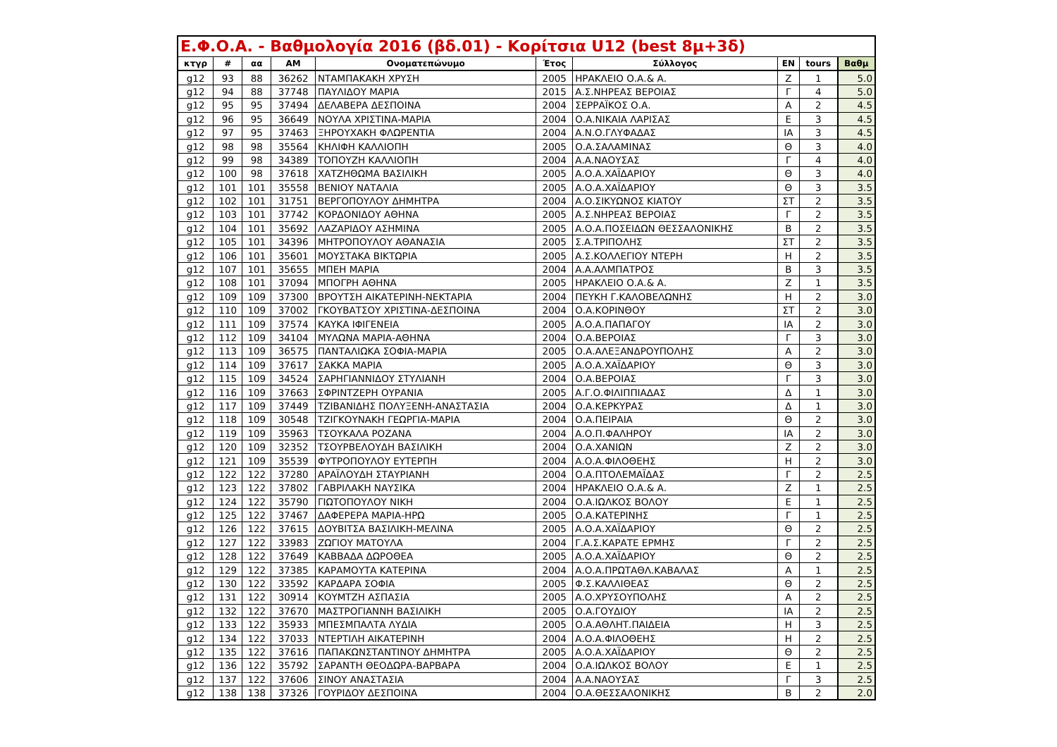| Ε.Φ.Ο.Α. - Βαθμολογία 2016 (βδ.01) - Κορίτσια U12 (best 8μ+3δ) | | | | | | | | | |
| --- | --- | --- | --- | --- | --- | --- | --- | --- | --- |
| κτγρ | # | αα | AM | Ονοματεπώνυμο | Έτος | Σύλλογος | ΕΝ | tours | Βαθμ |
| g12 | 93 | 88 | 36262 | ΝΤΑΜΠΑΚΑΚΗ ΧΡΥΣΗ | 2005 | ΗΡΑΚΛΕΙΟ Ο.Α.& Α. | Ζ | 1 | 5.0 |
| g12 | 94 | 88 | 37748 | ΠΑΥΛΙΔΟΥ ΜΑΡΙΑ | 2015 | Α.Σ.ΝΗΡΕΑΣ ΒΕΡΟΙΑΣ | Γ | 4 | 5.0 |
| g12 | 95 | 95 | 37494 | ΔΕΛΑΒΕΡΑ ΔΕΣΠΟΙΝΑ | 2004 | ΣΕΡΡΑΪΚΟΣ Ο.Α. | Α | 2 | 4.5 |
| g12 | 96 | 95 | 36649 | ΝΟΥΛΑ ΧΡΙΣΤΙΝΑ-ΜΑΡΙΑ | 2004 | Ο.Α.ΝΙΚΑΙΑ ΛΑΡΙΣΑΣ | Ε | 3 | 4.5 |
| g12 | 97 | 95 | 37463 | ΞΗΡΟΥΧΑΚΗ ΦΛΩΡΕΝΤΙΑ | 2004 | Α.Ν.Ο.ΓΛΥΦΑΔΑΣ | ΙΑ | 3 | 4.5 |
| g12 | 98 | 98 | 35564 | ΚΗΛΙΦΗ ΚΑΛΛΙΟΠΗ | 2005 | Ο.Α.ΣΑΛΑΜΙΝΑΣ | Θ | 3 | 4.0 |
| g12 | 99 | 98 | 34389 | ΤΟΠΟΥΖΗ ΚΑΛΛΙΟΠΗ | 2004 | Α.Α.ΝΑΟΥΣΑΣ | Γ | 4 | 4.0 |
| g12 | 100 | 98 | 37618 | ΧΑΤΖΗΘΩΜΑ ΒΑΣΙΛΙΚΗ | 2005 | Α.Ο.Α.ΧΑΪΔΑΡΙΟΥ | Θ | 3 | 4.0 |
| g12 | 101 | 101 | 35558 | ΒΕΝΙΟΥ ΝΑΤΑΛΙΑ | 2005 | Α.Ο.Α.ΧΑΪΔΑΡΙΟΥ | Θ | 3 | 3.5 |
| g12 | 102 | 101 | 31751 | ΒΕΡΓΟΠΟΥΛΟΥ ΔΗΜΗΤΡΑ | 2004 | Α.Ο.ΣΙΚΥΩΝΟΣ ΚΙΑΤΟΥ | ΣΤ | 2 | 3.5 |
| g12 | 103 | 101 | 37742 | ΚΟΡΔΟΝΙΔΟΥ ΑΘΗΝΑ | 2005 | Α.Σ.ΝΗΡΕΑΣ ΒΕΡΟΙΑΣ | Γ | 2 | 3.5 |
| g12 | 104 | 101 | 35692 | ΛΑΖΑΡΙΔΟΥ ΑΣΗΜΙΝΑ | 2005 | Α.Ο.Α.ΠΟΣΕΙΔΩΝ ΘΕΣΣΑΛΟΝΙΚΗΣ | Β | 2 | 3.5 |
| g12 | 105 | 101 | 34396 | ΜΗΤΡΟΠΟΥΛΟΥ ΑΘΑΝΑΣΙΑ | 2005 | Σ.Α.ΤΡΙΠΟΛΗΣ | ΣΤ | 2 | 3.5 |
| g12 | 106 | 101 | 35601 | ΜΟΥΣΤΑΚΑ ΒΙΚΤΩΡΙΑ | 2005 | Α.Σ.ΚΟΛΛΕΓΙΟΥ ΝΤΕΡΗ | Η | 2 | 3.5 |
| g12 | 107 | 101 | 35655 | ΜΠΕΗ ΜΑΡΙΑ | 2004 | Α.Α.ΑΛΜΠΑΤΡΟΣ | Β | 3 | 3.5 |
| g12 | 108 | 101 | 37094 | ΜΠΟΓΡΗ ΑΘΗΝΑ | 2005 | ΗΡΑΚΛΕΙΟ Ο.Α.& Α. | Ζ | 1 | 3.5 |
| g12 | 109 | 109 | 37300 | ΒΡΟΥΤΣΗ ΑΙΚΑΤΕΡΙΝΗ-ΝΕΚΤΑΡΙΑ | 2004 | ΠΕΥΚΗ Γ.ΚΑΛΟΒΕΛΩΝΗΣ | Η | 2 | 3.0 |
| g12 | 110 | 109 | 37002 | ΓΚΟΥΒΑΤΣΟΥ ΧΡΙΣΤΙΝΑ-ΔΕΣΠΟΙΝΑ | 2004 | Ο.Α.ΚΟΡΙΝΘΟΥ | ΣΤ | 2 | 3.0 |
| g12 | 111 | 109 | 37574 | ΚΑΥΚΑ ΙΦΙΓΕΝΕΙΑ | 2005 | Α.Ο.Α.ΠΑΠΑΓΟΥ | ΙΑ | 2 | 3.0 |
| g12 | 112 | 109 | 34104 | ΜΥΛΩΝΑ ΜΑΡΙΑ-ΑΘΗΝΑ | 2004 | Ο.Α.ΒΕΡΟΙΑΣ | Γ | 3 | 3.0 |
| g12 | 113 | 109 | 36575 | ΠΑΝΤΑΛΙΩΚΑ ΣΟΦΙΑ-ΜΑΡΙΑ | 2005 | Ο.Α.ΑΛΕΞΑΝΔΡΟΥΠΟΛΗΣ | Α | 2 | 3.0 |
| g12 | 114 | 109 | 37617 | ΣΑΚΚΑ ΜΑΡΙΑ | 2005 | Α.Ο.Α.ΧΑΪΔΑΡΙΟΥ | Θ | 3 | 3.0 |
| g12 | 115 | 109 | 34524 | ΣΑΡΗΓΙΑΝΝΙΔΟΥ ΣΤΥΛΙΑΝΗ | 2004 | Ο.Α.ΒΕΡΟΙΑΣ | Γ | 3 | 3.0 |
| g12 | 116 | 109 | 37663 | ΣΦΡΙΝΤΖΕΡΗ ΟΥΡΑΝΙΑ | 2005 | Α.Γ.Ο.ΦΙΛΙΠΠΙΑΔΑΣ | Δ | 1 | 3.0 |
| g12 | 117 | 109 | 37449 | ΤΖΙΒΑΝΙΔΗΣ ΠΟΛΥΞΕΝΗ-ΑΝΑΣΤΑΣΙΑ | 2004 | Ο.Α.ΚΕΡΚΥΡΑΣ | Δ | 1 | 3.0 |
| g12 | 118 | 109 | 30548 | ΤΖΙΓΚΟΥΝΑΚΗ ΓΕΩΡΓΙΑ-ΜΑΡΙΑ | 2004 | Ο.Α.ΠΕΙΡΑΙΑ | Θ | 2 | 3.0 |
| g12 | 119 | 109 | 35963 | ΤΣΟΥΚΑΛΑ ΡΟΖΑΝΑ | 2004 | Α.Ο.Π.ΦΑΛΗΡΟΥ | ΙΑ | 2 | 3.0 |
| g12 | 120 | 109 | 32352 | ΤΣΟΥΡΒΕΛΟΥΔΗ ΒΑΣΙΛΙΚΗ | 2004 | Ο.Α.ΧΑΝΙΩΝ | Ζ | 2 | 3.0 |
| g12 | 121 | 109 | 35539 | ΦΥΤΡΟΠΟΥΛΟΥ ΕΥΤΕΡΠΗ | 2004 | Α.Ο.Α.ΦΙΛΟΘΕΗΣ | Η | 2 | 3.0 |
| g12 | 122 | 122 | 37280 | ΑΡΑΪΛΟΥΔΗ ΣΤΑΥΡΙΑΝΗ | 2004 | Ο.Α.ΠΤΟΛΕΜΑΪΔΑΣ | Γ | 2 | 2.5 |
| g12 | 123 | 122 | 37802 | ΓΑΒΡΙΛΑΚΗ ΝΑΥΣΙΚΑ | 2004 | ΗΡΑΚΛΕΙΟ Ο.Α.& Α. | Ζ | 1 | 2.5 |
| g12 | 124 | 122 | 35790 | ΓΙΩΤΟΠΟΥΛΟΥ ΝΙΚΗ | 2004 | Ο.Α.ΙΩΛΚΟΣ ΒΟΛΟΥ | Ε | 1 | 2.5 |
| g12 | 125 | 122 | 37467 | ΔΑΦΕΡΕΡΑ ΜΑΡΙΑ-ΗΡΩ | 2005 | Ο.Α.ΚΑΤΕΡΙΝΗΣ | Γ | 1 | 2.5 |
| g12 | 126 | 122 | 37615 | ΔΟΥΒΙΤΣΑ ΒΑΣΙΛΙΚΗ-ΜΕΛΙΝΑ | 2005 | Α.Ο.Α.ΧΑΪΔΑΡΙΟΥ | Θ | 2 | 2.5 |
| g12 | 127 | 122 | 33983 | ΖΩΓΙΟΥ ΜΑΤΟΥΛΑ | 2004 | Γ.Α.Σ.ΚΑΡΑΤΕ ΕΡΜΗΣ | Γ | 2 | 2.5 |
| g12 | 128 | 122 | 37649 | ΚΑΒΒΑΔΑ ΔΩΡΟΘΕΑ | 2005 | Α.Ο.Α.ΧΑΪΔΑΡΙΟΥ | Θ | 2 | 2.5 |
| g12 | 129 | 122 | 37385 | ΚΑΡΑΜΟΥΤΑ ΚΑΤΕΡΙΝΑ | 2004 | Α.Ο.Α.ΠΡΩΤΑΘΛ.ΚΑΒΑΛΑΣ | Α | 1 | 2.5 |
| g12 | 130 | 122 | 33592 | ΚΑΡΔΑΡΑ ΣΟΦΙΑ | 2005 | Φ.Σ.ΚΑΛΛΙΘΕΑΣ | Θ | 2 | 2.5 |
| g12 | 131 | 122 | 30914 | ΚΟΥΜΤΖΗ ΑΣΠΑΣΙΑ | 2005 | Α.Ο.ΧΡΥΣΟΥΠΟΛΗΣ | Α | 2 | 2.5 |
| g12 | 132 | 122 | 37670 | ΜΑΣΤΡΟΓΙΑΝΝΗ ΒΑΣΙΛΙΚΗ | 2005 | Ο.Α.ΓΟΥΔΙΟΥ | ΙΑ | 2 | 2.5 |
| g12 | 133 | 122 | 35933 | ΜΠΕΣΜΠΑΛΤΑ ΛΥΔΙΑ | 2005 | Ο.Α.ΑΘΛΗΤ.ΠΑΙΔΕΙΑ | Η | 3 | 2.5 |
| g12 | 134 | 122 | 37033 | ΝΤΕΡΤΙΛΗ ΑΙΚΑΤΕΡΙΝΗ | 2004 | Α.Ο.Α.ΦΙΛΟΘΕΗΣ | Η | 2 | 2.5 |
| g12 | 135 | 122 | 37616 | ΠΑΠΑΚΩΝΣΤΑΝΤΙΝΟΥ ΔΗΜΗΤΡΑ | 2005 | Α.Ο.Α.ΧΑΪΔΑΡΙΟΥ | Θ | 2 | 2.5 |
| g12 | 136 | 122 | 35792 | ΣΑΡΑΝΤΗ ΘΕΟΔΩΡΑ-ΒΑΡΒΑΡΑ | 2004 | Ο.Α.ΙΩΛΚΟΣ ΒΟΛΟΥ | Ε | 1 | 2.5 |
| g12 | 137 | 122 | 37606 | ΣΙΝΟΥ ΑΝΑΣΤΑΣΙΑ | 2004 | Α.Α.ΝΑΟΥΣΑΣ | Γ | 3 | 2.5 |
| g12 | 138 | 138 | 37326 | ΓΟΥΡΙΔΟΥ ΔΕΣΠΟΙΝΑ | 2004 | Ο.Α.ΘΕΣΣΑΛΟΝΙΚΗΣ | Β | 2 | 2.0 |